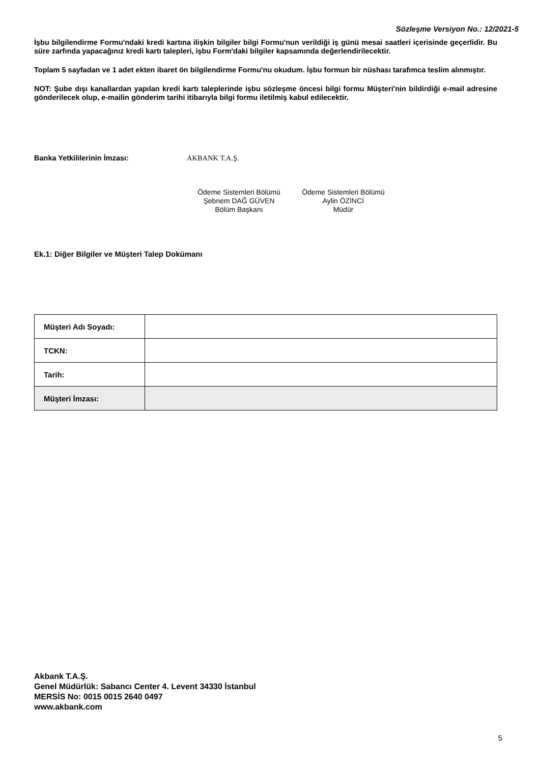Sözleşme Versiyon No.: 12/2021-5
İşbu bilgilendirme Formu'ndaki kredi kartına ilişkin bilgiler bilgi Formu'nun verildiği iş günü mesai saatleri içerisinde geçerlidir. Bu süre zarfında yapacağınız kredi kartı talepleri, işbu Form'daki bilgiler kapsamında değerlendirilecektir.
Toplam 5 sayfadan ve 1 adet ekten ibaret ön bilgilendirme Formu'nu okudum. İşbu formun bir nüshası tarafımca teslim alınmıştır.
NOT: Şube dışı kanallardan yapılan kredi kartı taleplerinde işbu sözleşme öncesi bilgi formu Müşteri'nin bildirdiği e-mail adresine gönderilecek olup, e-mailin gönderim tarihi itibarıyla bilgi formu iletilmiş kabul edilecektir.
Banka Yetkililerinin İmzası: AKBANK T.A.Ş.
Ödeme Sistemleri Bölümü
Şebnem DAĞ GÜVEN
Bölüm Başkanı
Ödeme Sistemleri Bölümü
Aylin ÖZİNCİ
Müdür
Ek.1: Diğer Bilgiler ve Müşteri Talep Dokümanı
| Müşteri Adı Soyadı: | |
| TCKN: | |
| Tarih: | |
| Müşteri İmzası: | |
Akbank T.A.Ş.
Genel Müdürlük: Sabancı Center 4. Levent 34330 İstanbul
MERSİS No: 0015 0015 2640 0497
www.akbank.com
5